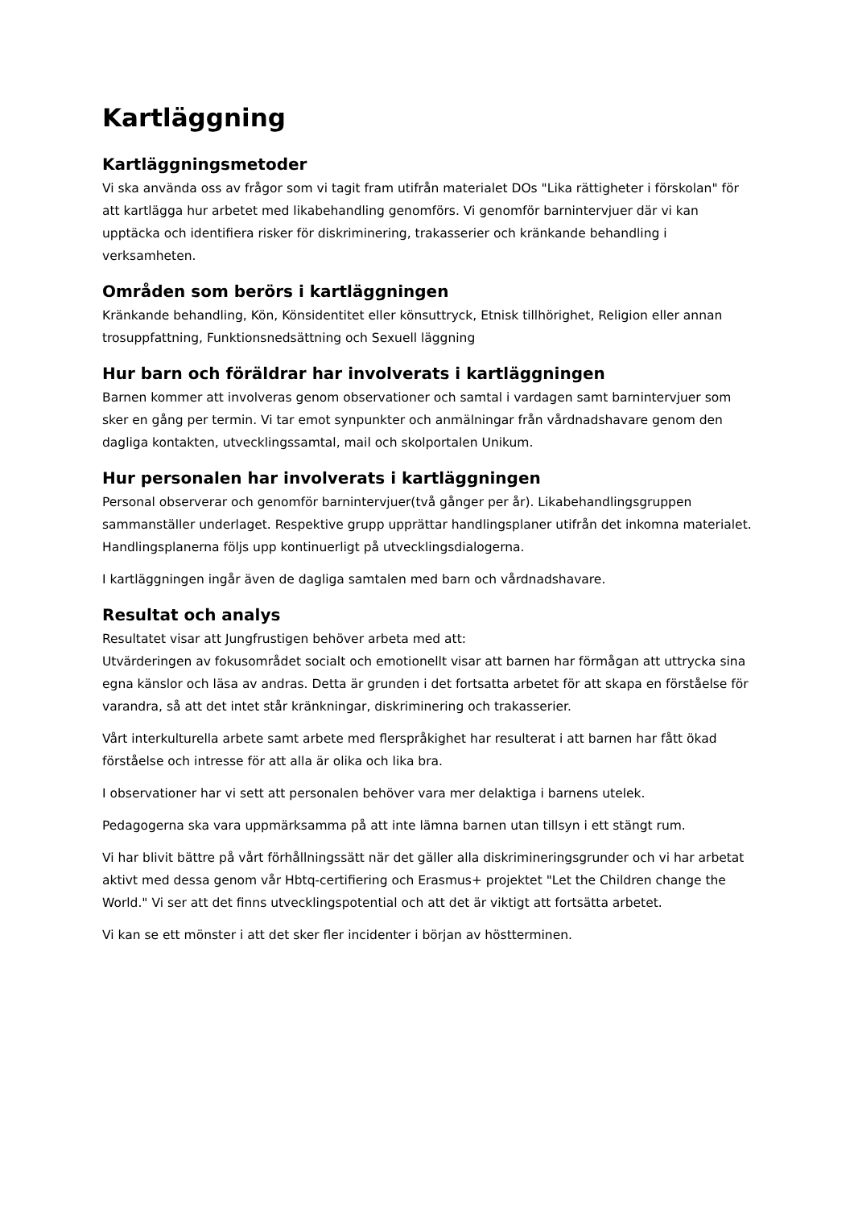Kartläggning
Kartläggningsmetoder
Vi ska använda oss av frågor som vi tagit fram utifrån materialet DOs "Lika rättigheter i förskolan" för att kartlägga hur arbetet med likabehandling genomförs. Vi genomför barnintervjuer där vi kan upptäcka och identifiera risker för diskriminering, trakasserier och kränkande behandling i verksamheten.
Områden som berörs i kartläggningen
Kränkande behandling, Kön, Könsidentitet eller könsuttryck, Etnisk tillhörighet, Religion eller annan trosuppfattning, Funktionsnedsättning och Sexuell läggning
Hur barn och föräldrar har involverats i kartläggningen
Barnen kommer att involveras genom observationer och samtal i vardagen samt barnintervjuer som sker en gång per termin. Vi tar emot synpunkter och anmälningar från vårdnadshavare genom den dagliga kontakten, utvecklingssamtal, mail och skolportalen Unikum.
Hur personalen har involverats i kartläggningen
Personal observerar och genomför barnintervjuer(två gånger per år). Likabehandlingsgruppen sammanställer underlaget. Respektive grupp upprättar handlingsplaner utifrån det inkomna materialet. Handlingsplanerna följs upp kontinuerligt på utvecklingsdialogerna.
I kartläggningen ingår även de dagliga samtalen med barn och vårdnadshavare.
Resultat och analys
Resultatet visar att Jungfrustigen behöver arbeta med att:
Utvärderingen av fokusområdet socialt och emotionellt visar att barnen har förmågan att uttrycka sina egna känslor och läsa av andras. Detta är grunden i det fortsatta arbetet för att skapa en förståelse för varandra, så att det intet står kränkningar, diskriminering och trakasserier.
Vårt interkulturella arbete samt arbete med flerspråkighet har resulterat i att barnen har fått ökad förståelse och intresse för att alla är olika och lika bra.
I observationer har vi sett att personalen behöver vara mer delaktiga i barnens utelek.
Pedagogerna ska vara uppmärksamma på att inte lämna barnen utan tillsyn i ett stängt rum.
Vi har blivit bättre på vårt förhållningssätt när det gäller alla diskrimineringsgrunder och vi har arbetat aktivt med dessa genom vår Hbtq-certifiering och Erasmus+ projektet "Let the Children change the World." Vi ser att det finns utvecklingspotential och att det är viktigt att fortsätta arbetet.
Vi kan se ett mönster i att det sker fler incidenter i början av höstterminen.